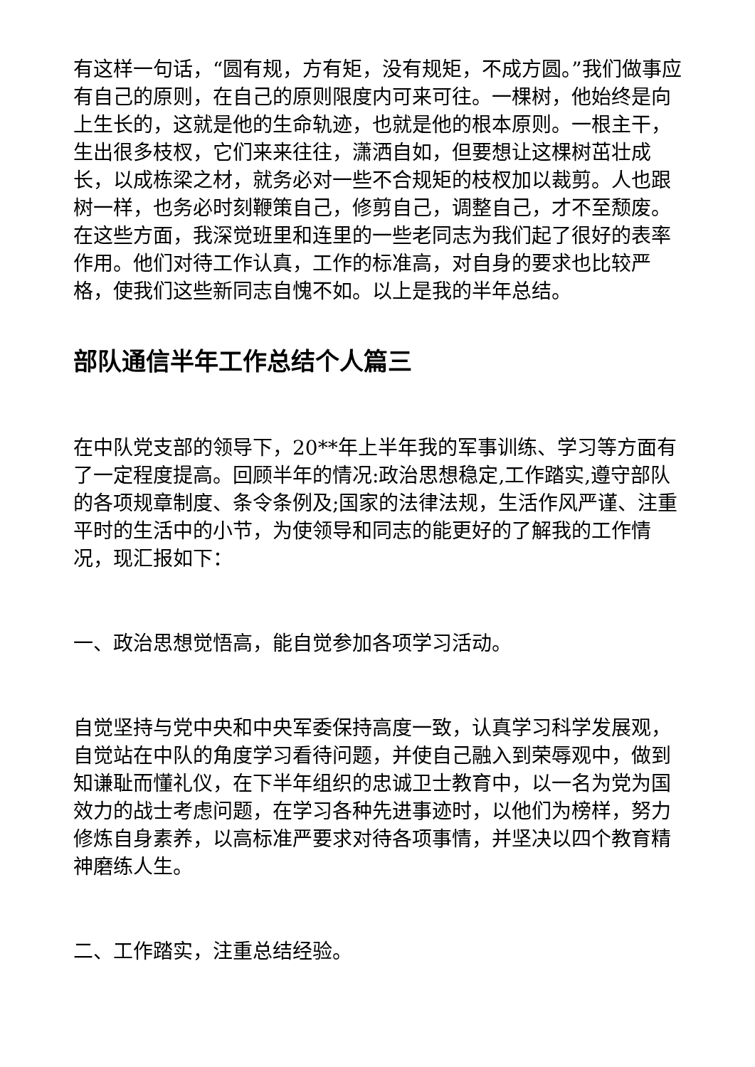有这样一句话，“圆有规，方有矩，没有规矩，不成方圆。”我们做事应有自己的原则，在自己的原则限度内可来可往。一棵树，他始终是向上生长的，这就是他的生命轨迹，也就是他的根本原则。一根主干，生出很多枝杈，它们来来往往，潇洒自如，但要想让这棵树茁壮成长，以成栋梁之材，就务必对一些不合规矩的枝杈加以裁剪。人也跟树一样，也务必时刻鞭策自己，修剪自己，调整自己，才不至颓废。在这些方面，我深觉班里和连里的一些老同志为我们起了很好的表率作用。他们对待工作认真，工作的标准高，对自身的要求也比较严格，使我们这些新同志自愧不如。以上是我的半年总结。
部队通信半年工作总结个人篇三
在中队党支部的领导下，20**年上半年我的军事训练、学习等方面有了一定程度提高。回顾半年的情况:政治思想稳定,工作踏实,遵守部队的各项规章制度、条令条例及;国家的法律法规，生活作风严谨、注重平时的生活中的小节，为使领导和同志的能更好的了解我的工作情况，现汇报如下：
一、政治思想觉悟高，能自觉参加各项学习活动。
自觉坚持与党中央和中央军委保持高度一致，认真学习科学发展观，自觉站在中队的角度学习看待问题，并使自己融入到荣辱观中，做到知谦耻而懂礼仪，在下半年组织的忠诚卫士教育中，以一名为党为国效力的战士考虑问题，在学习各种先进事迹时，以他们为榜样，努力修炼自身素养，以高标准严要求对待各项事情，并坚决以四个教育精神磨练人生。
二、工作踏实，注重总结经验。